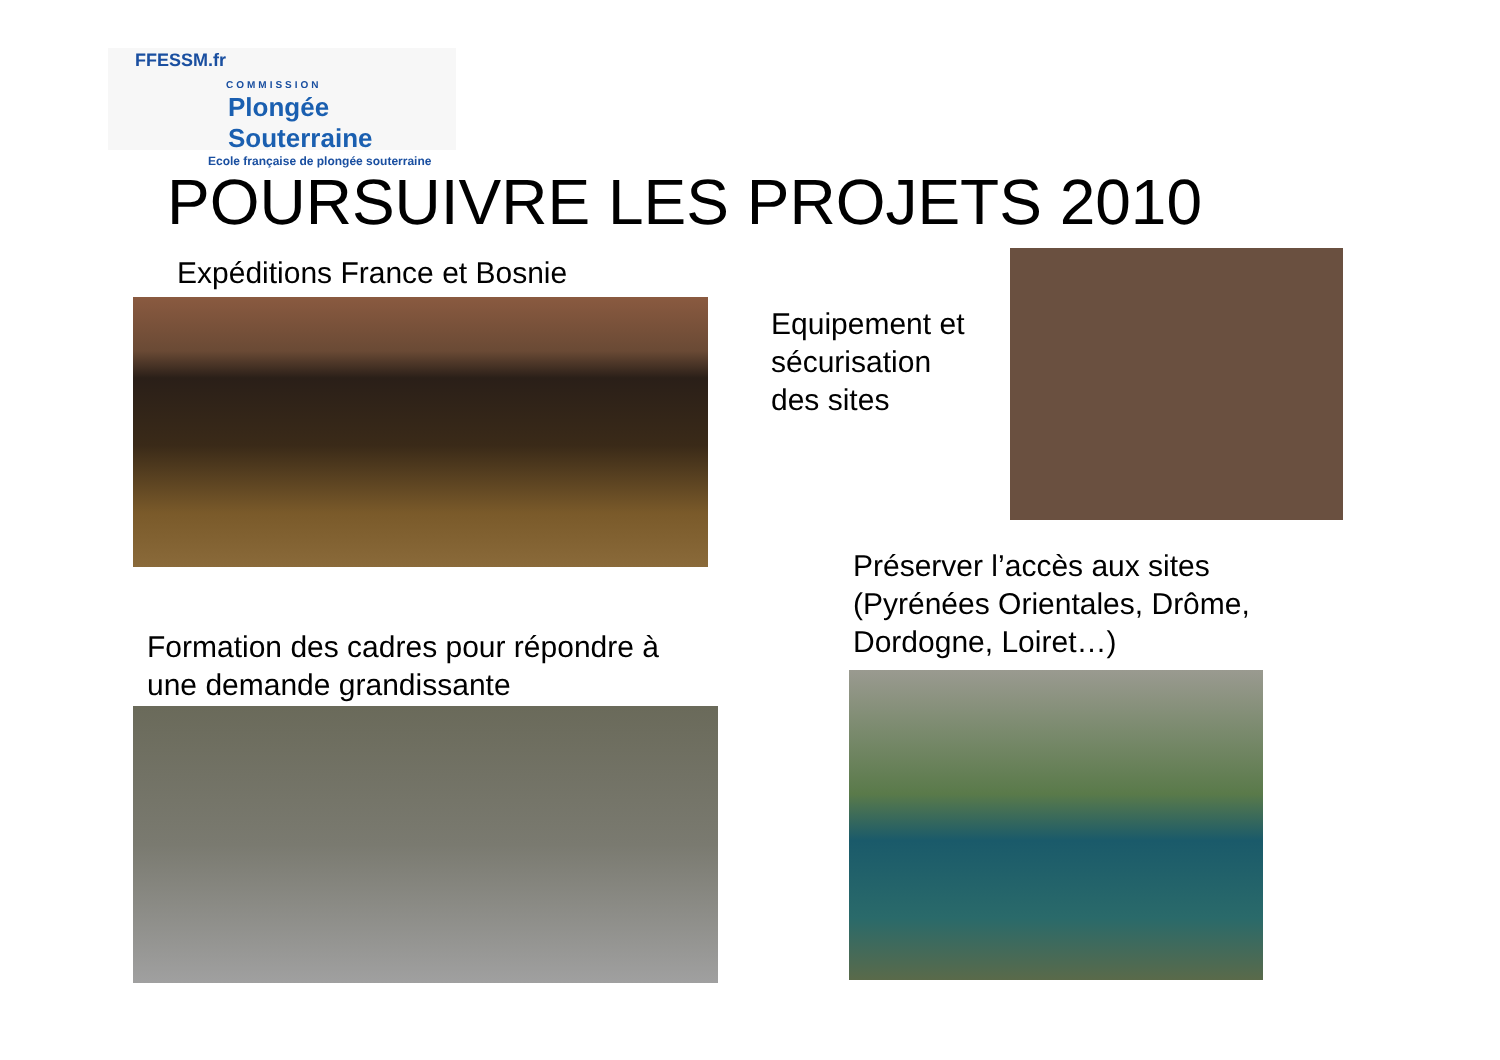FFESSM.fr
COMMISSION
Plongée Souterraine
Ecole française de plongée souterraine
POURSUIVRE LES PROJETS 2010
Expéditions France et Bosnie
Equipement et
sécurisation
des sites
Préserver l’accès aux sites
(Pyrénées Orientales, Drôme,
Dordogne, Loiret…)
Formation des cadres pour répondre à
une demande grandissante